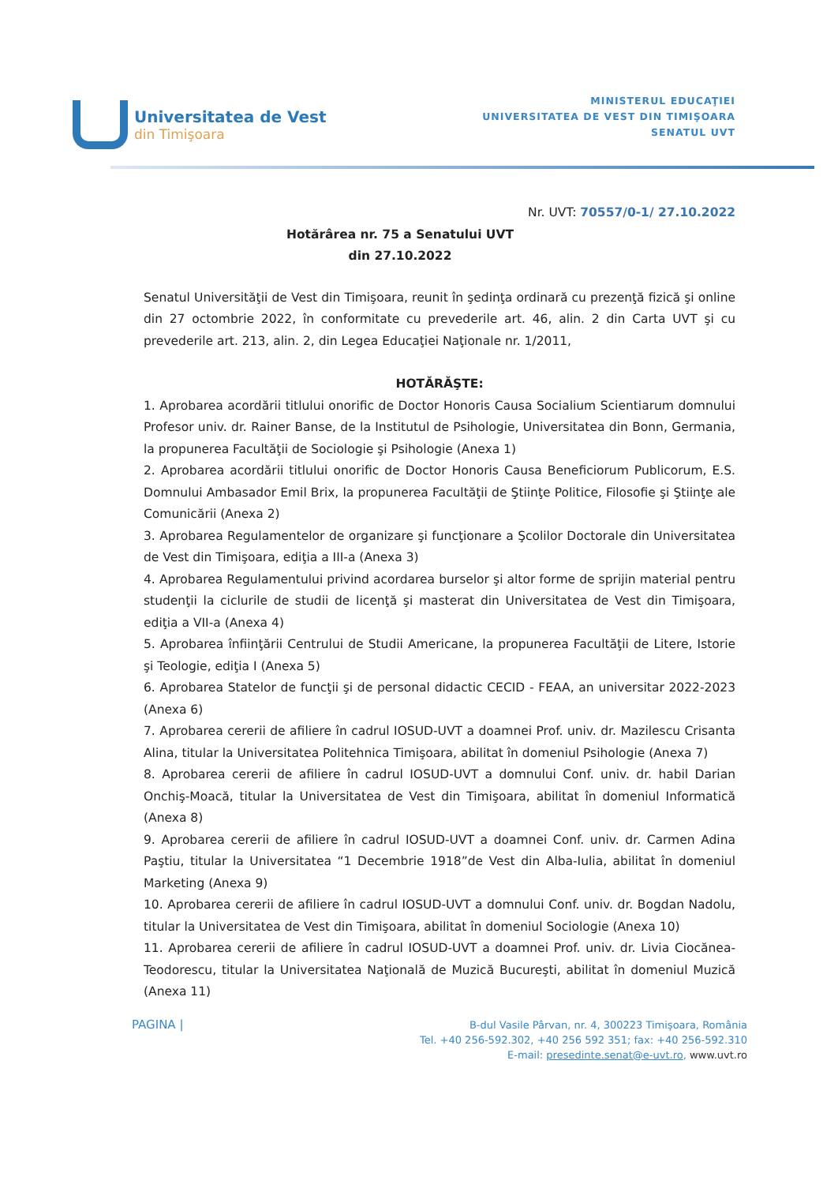Universitatea de Vest
din Timişoara
MINISTERUL EDUCAŢIEI
UNIVERSITATEA DE VEST DIN TIMIŞOARA
SENATUL UVT
Nr. UVT: 70557/0-1/ 27.10.2022
Hotărârea nr. 75 a Senatului UVT
din 27.10.2022
Senatul Universităţii de Vest din Timişoara, reunit în şedinţa ordinară cu prezenţă fizică şi online din 27 octombrie 2022, în conformitate cu prevederile art. 46, alin. 2 din Carta UVT şi cu prevederile art. 213, alin. 2, din Legea Educaţiei Naţionale nr. 1/2011,
HOTĂRĂŞTE:
1. Aprobarea acordării titlului onorific de Doctor Honoris Causa Socialium Scientiarum domnului Profesor univ. dr. Rainer Banse, de la Institutul de Psihologie, Universitatea din Bonn, Germania, la propunerea Facultăţii de Sociologie şi Psihologie (Anexa 1)
2. Aprobarea acordării titlului onorific de Doctor Honoris Causa Beneficiorum Publicorum, E.S. Domnului Ambasador Emil Brix, la propunerea Facultăţii de Ştiinţe Politice, Filosofie şi Ştiinţe ale Comunicării (Anexa 2)
3. Aprobarea Regulamentelor de organizare şi funcţionare a Şcolilor Doctorale din Universitatea de Vest din Timişoara, ediţia a III-a (Anexa 3)
4. Aprobarea Regulamentului privind acordarea burselor şi altor forme de sprijin material pentru studenţii la ciclurile de studii de licenţă şi masterat din Universitatea de Vest din Timişoara, ediţia a VII-a (Anexa 4)
5. Aprobarea înfiinţării Centrului de Studii Americane, la propunerea Facultăţii de Litere, Istorie şi Teologie, ediţia I (Anexa 5)
6. Aprobarea Statelor de funcţii şi de personal didactic CECID - FEAA, an universitar 2022-2023 (Anexa 6)
7. Aprobarea cererii de afiliere în cadrul IOSUD-UVT a doamnei Prof. univ. dr. Mazilescu Crisanta Alina, titular la Universitatea Politehnica Timişoara, abilitat în domeniul Psihologie (Anexa 7)
8. Aprobarea cererii de afiliere în cadrul IOSUD-UVT a domnului Conf. univ. dr. habil Darian Onchiş-Moacă, titular la Universitatea de Vest din Timişoara, abilitat în domeniul Informatică (Anexa 8)
9. Aprobarea cererii de afiliere în cadrul IOSUD-UVT a doamnei Conf. univ. dr. Carmen Adina Paştiu, titular la Universitatea “1 Decembrie 1918”de Vest din Alba-Iulia, abilitat în domeniul Marketing (Anexa 9)
10. Aprobarea cererii de afiliere în cadrul IOSUD-UVT a domnului Conf. univ. dr. Bogdan Nadolu, titular la Universitatea de Vest din Timişoara, abilitat în domeniul Sociologie (Anexa 10)
11. Aprobarea cererii de afiliere în cadrul IOSUD-UVT a doamnei Prof. univ. dr. Livia Ciocănea-Teodorescu, titular la Universitatea Naţională de Muzică Bucureşti, abilitat în domeniul Muzică (Anexa 11)
PAGINA |
B-dul Vasile Pârvan, nr. 4, 300223 Timişoara, România
Tel. +40 256-592.302, +40 256 592 351; fax: +40 256-592.310
E-mail: presedinte.senat@e-uvt.ro, www.uvt.ro